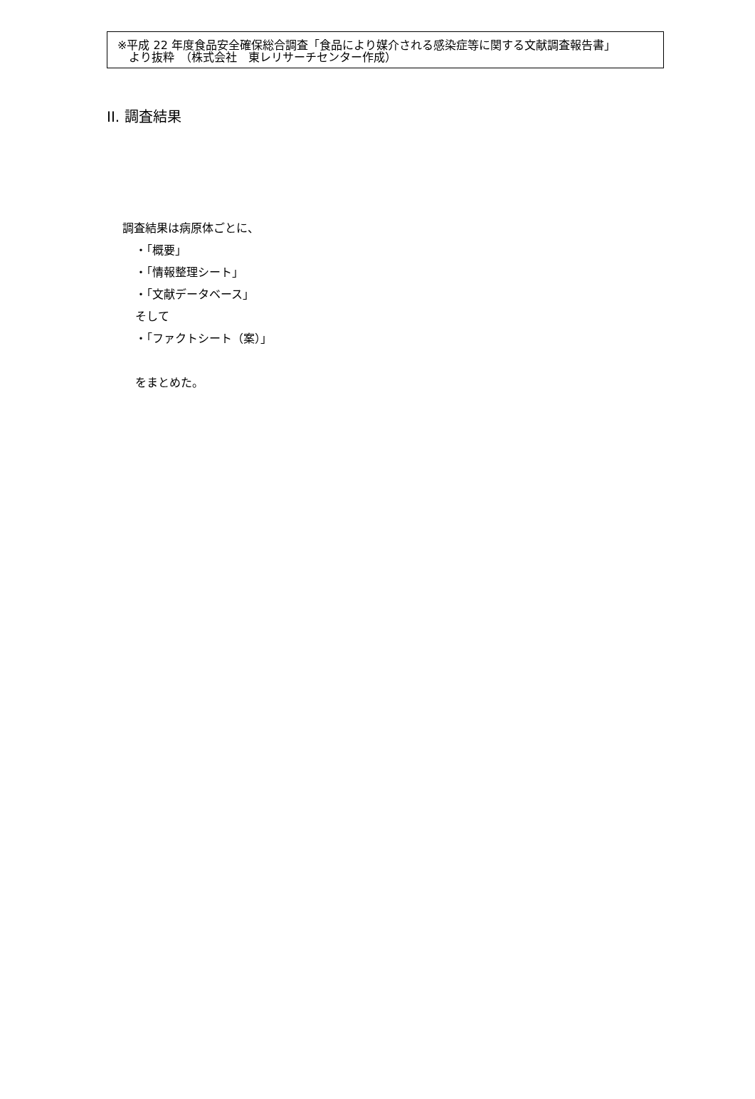※平成 22 年度食品安全確保総合調査「食品により媒介される感染症等に関する文献調査報告書」
　より抜粋　（株式会社　東レリサーチセンター作成）
II. 調査結果
調査結果は病原体ごとに、
・「概要」
・「情報整理シート」
・「文献データベース」
そして
・「ファクトシート（案）」
をまとめた。